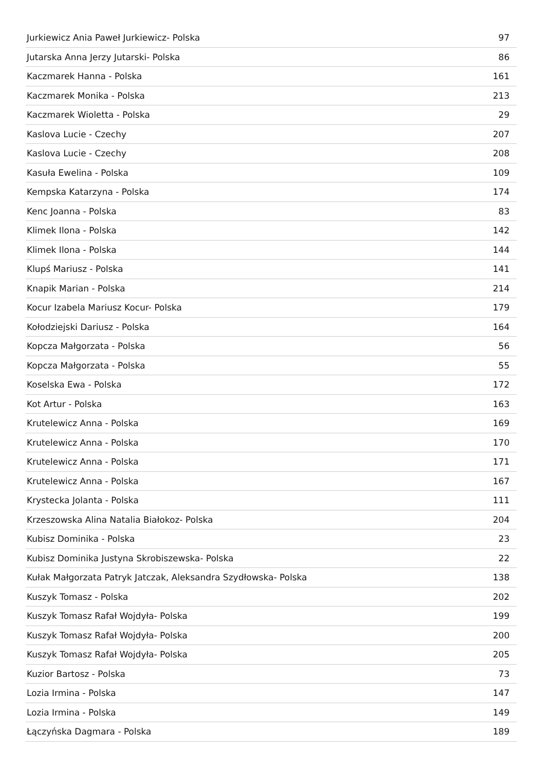| Jurkiewicz Ania Paweł Jurkiewicz- Polska | 97 |
| Jutarska Anna Jerzy Jutarski- Polska | 86 |
| Kaczmarek Hanna - Polska | 161 |
| Kaczmarek Monika - Polska | 213 |
| Kaczmarek Wioletta - Polska | 29 |
| Kaslova Lucie - Czechy | 207 |
| Kaslova Lucie - Czechy | 208 |
| Kasuła Ewelina - Polska | 109 |
| Kempska Katarzyna - Polska | 174 |
| Kenc Joanna - Polska | 83 |
| Klimek Ilona - Polska | 142 |
| Klimek Ilona - Polska | 144 |
| Klupś Mariusz - Polska | 141 |
| Knapik Marian - Polska | 214 |
| Kocur Izabela Mariusz Kocur- Polska | 179 |
| Kołodziejski Dariusz - Polska | 164 |
| Kopcza Małgorzata - Polska | 56 |
| Kopcza Małgorzata - Polska | 55 |
| Koselska Ewa - Polska | 172 |
| Kot Artur - Polska | 163 |
| Krutelewicz Anna - Polska | 169 |
| Krutelewicz Anna - Polska | 170 |
| Krutelewicz Anna - Polska | 171 |
| Krutelewicz Anna - Polska | 167 |
| Krystecka Jolanta - Polska | 111 |
| Krzeszowska Alina Natalia Białokoz- Polska | 204 |
| Kubisz Dominika - Polska | 23 |
| Kubisz Dominika Justyna Skrobiszewska- Polska | 22 |
| Kułak Małgorzata Patryk Jatczak, Aleksandra Szydłowska- Polska | 138 |
| Kuszyk Tomasz - Polska | 202 |
| Kuszyk Tomasz Rafał Wojdyła- Polska | 199 |
| Kuszyk Tomasz Rafał Wojdyła- Polska | 200 |
| Kuszyk Tomasz Rafał Wojdyła- Polska | 205 |
| Kuzior Bartosz - Polska | 73 |
| Lozia Irmina - Polska | 147 |
| Lozia Irmina - Polska | 149 |
| Łączyńska Dagmara - Polska | 189 |